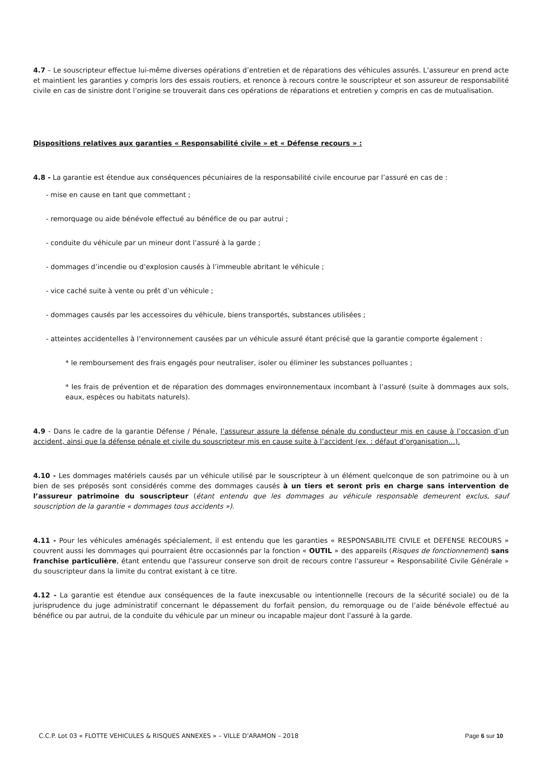4.7 – Le souscripteur effectue lui-même diverses opérations d’entretien et de réparations des véhicules assurés. L’assureur en prend acte et maintient les garanties y compris lors des essais routiers, et renonce à recours contre le souscripteur et son assureur de responsabilité civile en cas de sinistre dont l’origine se trouverait dans ces opérations de réparations et entretien y compris en cas de mutualisation.
Dispositions relatives aux garanties « Responsabilité civile » et « Défense recours » :
4.8 - La garantie est étendue aux conséquences pécuniaires de la responsabilité civile encourue par l’assuré en cas de :
- mise en cause en tant que commettant ;
- remorquage ou aide bénévole effectué au bénéfice de ou par autrui ;
- conduite du véhicule par un mineur dont l’assuré à la garde ;
- dommages d’incendie ou d’explosion causés à l’immeuble abritant le véhicule ;
- vice caché suite à vente ou prêt d’un véhicule ;
- dommages causés par les accessoires du véhicule, biens transportés, substances utilisées ;
- atteintes accidentelles à l’environnement causées par un véhicule assuré étant précisé que la garantie comporte également :
* le remboursement des frais engagés pour neutraliser, isoler ou éliminer les substances polluantes ;
* les frais de prévention et de réparation des dommages environnementaux incombant à l’assuré (suite à dommages aux sols, eaux, espèces ou habitats naturels).
4.9 - Dans le cadre de la garantie Défense / Pénale, l’assureur assure la défense pénale du conducteur mis en cause à l’occasion d’un accident, ainsi que la défense pénale et civile du souscripteur mis en cause suite à l’accident (ex. : défaut d’organisation…).
4.10 - Les dommages matériels causés par un véhicule utilisé par le souscripteur à un élément quelconque de son patrimoine ou à un bien de ses préposés sont considérés comme des dommages causés à un tiers et seront pris en charge sans intervention de l’assureur patrimoine du souscripteur (étant entendu que les dommages au véhicule responsable demeurent exclus, sauf souscription de la garantie « dommages tous accidents »).
4.11 - Pour les véhicules aménagés spécialement, il est entendu que les garanties « RESPONSABILITE CIVILE et DEFENSE RECOURS » couvrent aussi les dommages qui pourraient être occasionnés par la fonction « OUTIL » des appareils (Risques de fonctionnement) sans franchise particulière, étant entendu que l'assureur conserve son droit de recours contre l'assureur « Responsabilité Civile Générale » du souscripteur dans la limite du contrat existant à ce titre.
4.12 - La garantie est étendue aux conséquences de la faute inexcusable ou intentionnelle (recours de la sécurité sociale) ou de la jurisprudence du juge administratif concernant le dépassement du forfait pension, du remorquage ou de l’aide bénévole effectué au bénéfice ou par autrui, de la conduite du véhicule par un mineur ou incapable majeur dont l’assuré à la garde.
C.C.P. Lot 03 « FLOTTE VEHICULES & RISQUES ANNEXES » – VILLE D’ARAMON – 2018 Page 6 sur 10